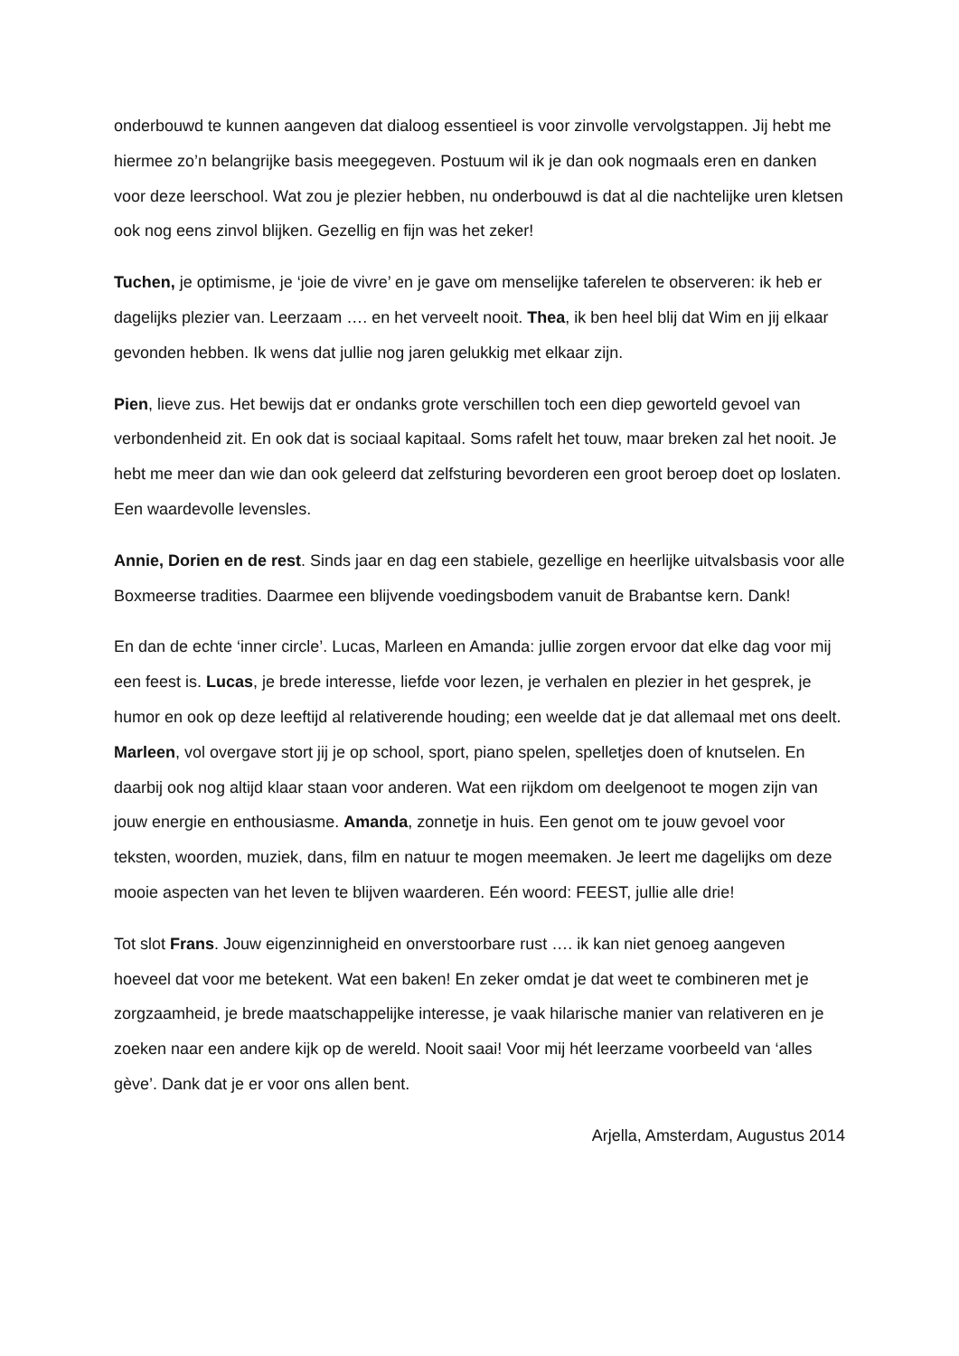onderbouwd te kunnen aangeven dat dialoog essentieel is voor zinvolle vervolgstappen. Jij hebt me hiermee zo’n belangrijke basis meegegeven. Postuum wil ik je dan ook nogmaals eren en danken voor deze leerschool. Wat zou je plezier hebben, nu onderbouwd is dat al die nachtelijke uren kletsen ook nog eens zinvol blijken. Gezellig en fijn was het zeker!
Tuchen, je optimisme, je ‘joie de vivre’ en je gave om menselijke taferelen te observeren: ik heb er dagelijks plezier van. Leerzaam …. en het verveelt nooit. Thea, ik ben heel blij dat Wim en jij elkaar gevonden hebben. Ik wens dat jullie nog jaren gelukkig met elkaar zijn.
Pien, lieve zus. Het bewijs dat er ondanks grote verschillen toch een diep geworteld gevoel van verbondenheid zit. En ook dat is sociaal kapitaal. Soms rafelt het touw, maar breken zal het nooit. Je hebt me meer dan wie dan ook geleerd dat zelfsturing bevorderen een groot beroep doet op loslaten. Een waardevolle levensles.
Annie, Dorien en de rest. Sinds jaar en dag een stabiele, gezellige en heerlijke uitvalsbasis voor alle Boxmeerse tradities. Daarmee een blijvende voedingsbodem vanuit de Brabantse kern. Dank!
En dan de echte ‘inner circle’. Lucas, Marleen en Amanda: jullie zorgen ervoor dat elke dag voor mij een feest is. Lucas, je brede interesse, liefde voor lezen, je verhalen en plezier in het gesprek, je humor en ook op deze leeftijd al relativerende houding; een weelde dat je dat allemaal met ons deelt. Marleen, vol overgave stort jij je op school, sport, piano spelen, spelletjes doen of knutselen. En daarbij ook nog altijd klaar staan voor anderen. Wat een rijkdom om deelgenoot te mogen zijn van jouw energie en enthousiasme. Amanda, zonnetje in huis. Een genot om te jouw gevoel voor teksten, woorden, muziek, dans, film en natuur te mogen meemaken. Je leert me dagelijks om deze mooie aspecten van het leven te blijven waarderen. Eén woord: FEEST, jullie alle drie!
Tot slot Frans. Jouw eigenzinnigheid en onverstoorbare rust …. ik kan niet genoeg aangeven hoeveel dat voor me betekent. Wat een baken! En zeker omdat je dat weet te combineren met je zorgzaamheid, je brede maatschappelijke interesse, je vaak hilarische manier van relativeren en je zoeken naar een andere kijk op de wereld. Nooit saai! Voor mij hét leerzame voorbeeld van ‘alles gève’. Dank dat je er voor ons allen bent.
Arjella, Amsterdam, Augustus 2014